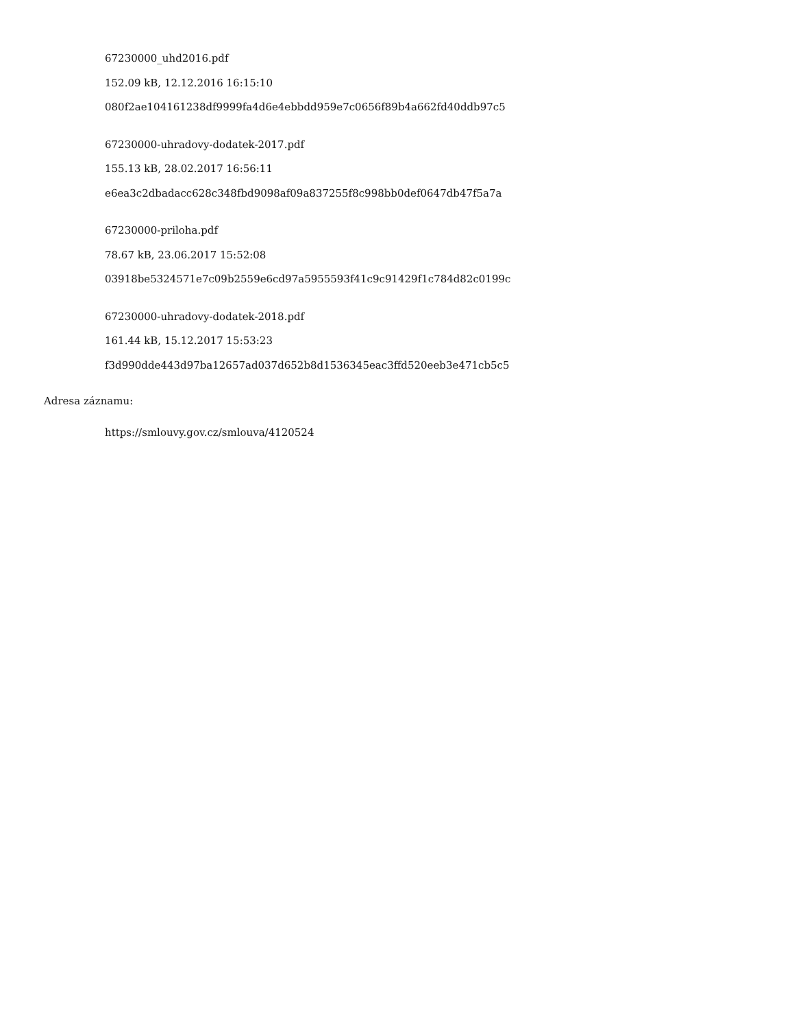67230000_uhd2016.pdf
152.09 kB, 12.12.2016 16:15:10
080f2ae104161238df9999fa4d6e4ebbdd959e7c0656f89b4a662fd40ddb97c5
67230000-uhradovy-dodatek-2017.pdf
155.13 kB, 28.02.2017 16:56:11
e6ea3c2dbadacc628c348fbd9098af09a837255f8c998bb0def0647db47f5a7a
67230000-priloha.pdf
78.67 kB, 23.06.2017 15:52:08
03918be5324571e7c09b2559e6cd97a5955593f41c9c91429f1c784d82c0199c
67230000-uhradovy-dodatek-2018.pdf
161.44 kB, 15.12.2017 15:53:23
f3d990dde443d97ba12657ad037d652b8d1536345eac3ffd520eeb3e471cb5c5
Adresa záznamu:
https://smlouvy.gov.cz/smlouva/4120524